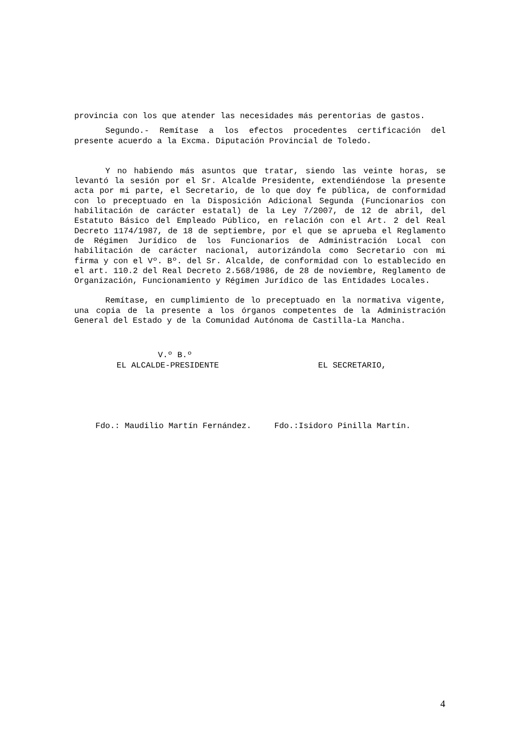provincia con los que atender las necesidades más perentorias de gastos.
Segundo.- Remítase a los efectos procedentes certificación del presente acuerdo a la Excma. Diputación Provincial de Toledo.
Y no habiendo más asuntos que tratar, siendo las veinte horas, se levantó la sesión por el Sr. Alcalde Presidente, extendiéndose la presente acta por mi parte, el Secretario, de lo que doy fe pública, de conformidad con lo preceptuado en la Disposición Adicional Segunda (Funcionarios con habilitación de carácter estatal) de la Ley 7/2007, de 12 de abril, del Estatuto Básico del Empleado Público, en relación con el Art. 2 del Real Decreto 1174/1987, de 18 de septiembre, por el que se aprueba el Reglamento de Régimen Jurídico de los Funcionarios de Administración Local con habilitación de carácter nacional, autorizándola como Secretario con mi firma y con el Vº. Bº. del Sr. Alcalde, de conformidad con lo establecido en el art. 110.2 del Real Decreto 2.568/1986, de 28 de noviembre, Reglamento de Organización, Funcionamiento y Régimen Jurídico de las Entidades Locales.
Remítase, en cumplimiento de lo preceptuado en la normativa vigente, una copia de la presente a los órganos competentes de la Administración General del Estado y de la Comunidad Autónoma de Castilla-La Mancha.
V.º B.º
EL ALCALDE-PRESIDENTE EL SECRETARIO,
Fdo.: Maudilio Martín Fernández.
Fdo.:Isidoro Pinilla Martín.
4